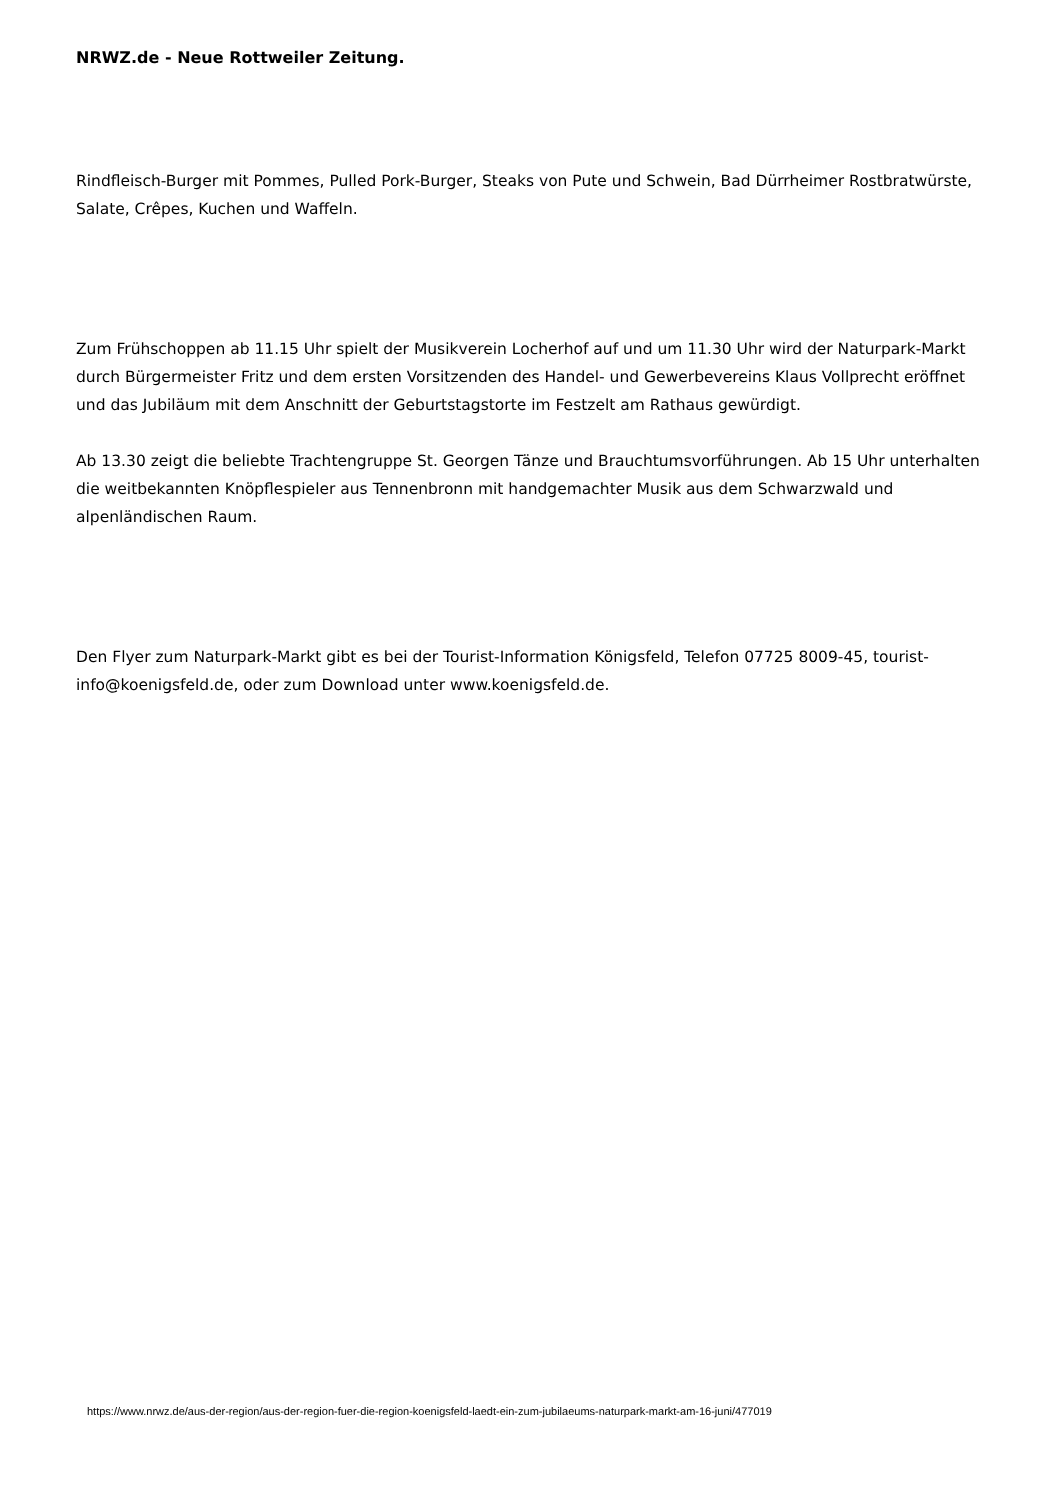NRWZ.de - Neue Rottweiler Zeitung.
Rindfleisch-Burger mit Pommes, Pulled Pork-Burger, Steaks von Pute und Schwein, Bad Dürrheimer Rostbratwürste, Salate, Crêpes, Kuchen und Waffeln.
Zum Frühschoppen ab 11.15 Uhr spielt der Musikverein Locherhof auf und um 11.30 Uhr wird der Naturpark-Markt durch Bürgermeister Fritz und dem ersten Vorsitzenden des Handel- und Gewerbevereins Klaus Vollprecht eröffnet und das Jubiläum mit dem Anschnitt der Geburtstagstorte im Festzelt am Rathaus gewürdigt.
Ab 13.30 zeigt die beliebte Trachtengruppe St. Georgen Tänze und Brauchtumsvorführungen. Ab 15 Uhr unterhalten die weitbekannten Knöpflespieler aus Tennenbronn mit handgemachter Musik aus dem Schwarzwald und alpenländischen Raum.
Den Flyer zum Naturpark-Markt gibt es bei der Tourist-Information Königsfeld, Telefon 07725 8009-45, tourist-info@koenigsfeld.de, oder zum Download unter www.koenigsfeld.de.
https://www.nrwz.de/aus-der-region/aus-der-region-fuer-die-region-koenigsfeld-laedt-ein-zum-jubilaeums-naturpark-markt-am-16-juni/477019